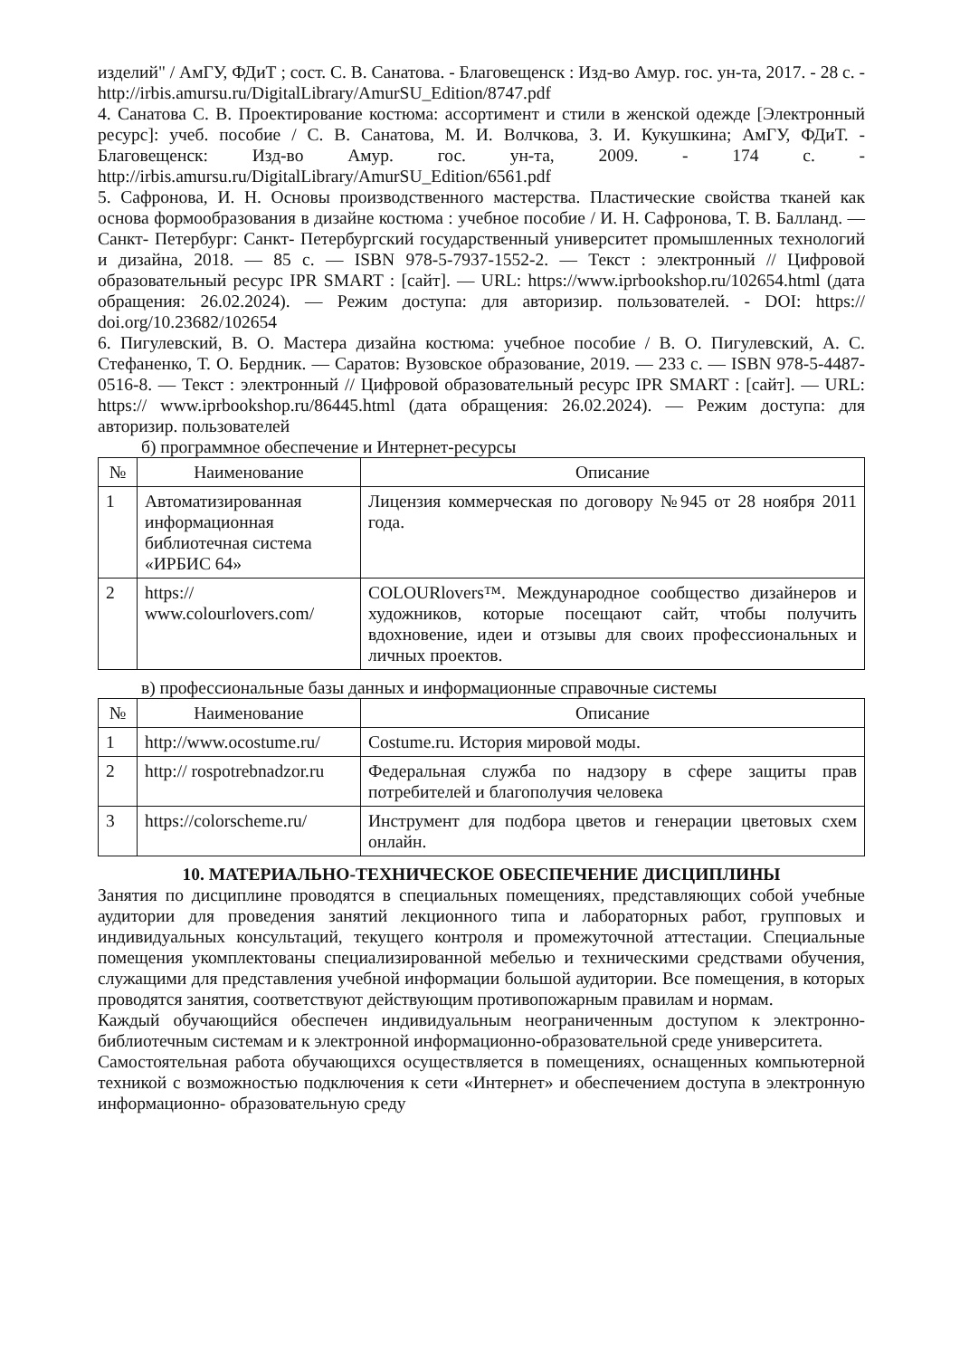изделий" / АмГУ, ФДиТ ; сост. С. В. Санатова. - Благовещенск : Изд-во Амур. гос. ун-та, 2017. - 28 с. - http://irbis.amursu.ru/DigitalLibrary/AmurSU_Edition/8747.pdf
4. Санатова С. В. Проектирование костюма: ассортимент и стили в женской одежде [Электронный ресурс]: учеб. пособие / С. В. Санатова, М. И. Волчкова, З. И. Кукушкина; АмГУ, ФДиТ. - Благовещенск: Изд-во Амур. гос. ун-та, 2009. - 174 с. - http://irbis.amursu.ru/DigitalLibrary/AmurSU_Edition/6561.pdf
5. Сафронова, И. Н. Основы производственного мастерства. Пластические свойства тканей как основа формообразования в дизайне костюма : учебное пособие / И. Н. Сафронова, Т. В. Балланд. — Санкт- Петербург: Санкт- Петербургский государственный университет промышленных технологий и дизайна, 2018. — 85 с. — ISBN 978-5-7937-1552-2. — Текст : электронный // Цифровой образовательный ресурс IPR SMART : [сайт]. — URL: https://www.iprbookshop.ru/102654.html (дата обращения: 26.02.2024). — Режим доступа: для авторизир. пользователей. - DOI: https:// doi.org/10.23682/102654
6. Пигулевский, В. О. Мастера дизайна костюма: учебное пособие / В. О. Пигулевский, А. С. Стефаненко, Т. О. Бердник. — Саратов: Вузовское образование, 2019. — 233 с. — ISBN 978-5-4487-0516-8. — Текст : электронный // Цифровой образовательный ресурс IPR SMART : [сайт]. — URL: https:// www.iprbookshop.ru/86445.html (дата обращения: 26.02.2024). — Режим доступа: для авторизир. пользователей
б) программное обеспечение и Интернет-ресурсы
| № | Наименование | Описание |
| --- | --- | --- |
| 1 | Автоматизированная информационная библиотечная система «ИРБИС 64» | Лицензия коммерческая по договору №945 от 28 ноября 2011 года. |
| 2 | https:// www.colourlovers.com/ | COLOURlovers™. Международное сообщество дизайнеров и художников, которые посещают сайт, чтобы получить вдохновение, идеи и отзывы для своих профессиональных и личных проектов. |
в) профессиональные базы данных и информационные справочные системы
| № | Наименование | Описание |
| --- | --- | --- |
| 1 | http://www.ocostume.ru/ | Costume.ru. История мировой моды. |
| 2 | http:// rospotrebnadzor.ru | Федеральная служба по надзору в сфере защиты прав потребителей и благополучия человека |
| 3 | https://colorscheme.ru/ | Инструмент для подбора цветов и генерации цветовых схем онлайн. |
10. МАТЕРИАЛЬНО-ТЕХНИЧЕСКОЕ ОБЕСПЕЧЕНИЕ ДИСЦИПЛИНЫ
Занятия по дисциплине проводятся в специальных помещениях, представляющих собой учебные аудитории для проведения занятий лекционного типа и лабораторных работ, групповых и индивидуальных консультаций, текущего контроля и промежуточной аттестации. Специальные помещения укомплектованы специализированной мебелью и техническими средствами обучения, служащими для представления учебной информации большой аудитории. Все помещения, в которых проводятся занятия, соответствуют действующим противопожарным правилам и нормам.
Каждый обучающийся обеспечен индивидуальным неограниченным доступом к электронно- библиотечным системам и к электронной информационно-образовательной среде университета.
Самостоятельная работа обучающихся осуществляется в помещениях, оснащенных компьютерной техникой с возможностью подключения к сети «Интернет» и обеспечением доступа в электронную информационно- образовательную среду